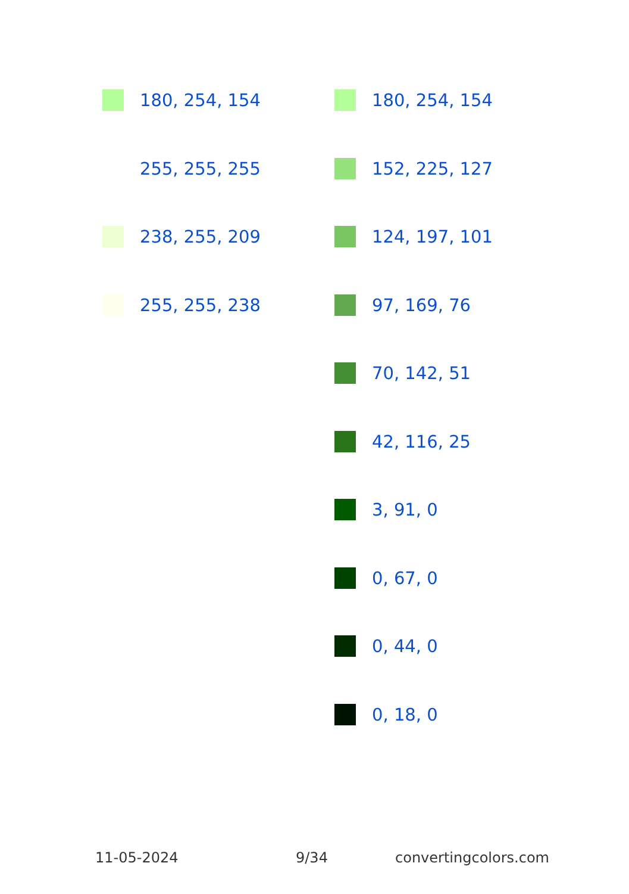180, 254, 154
255, 255, 255
238, 255, 209
255, 255, 238
180, 254, 154
152, 225, 127
124, 197, 101
97, 169, 76
70, 142, 51
42, 116, 25
3, 91, 0
0, 67, 0
0, 44, 0
0, 18, 0
11-05-2024 9/34 convertingcolors.com